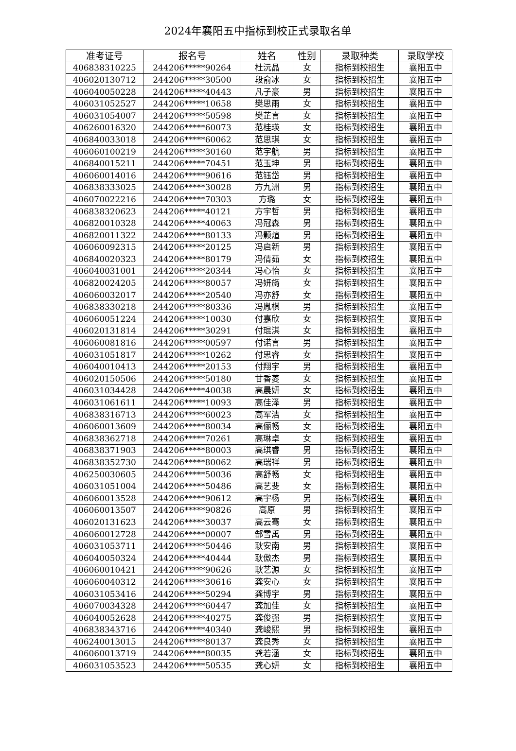2024年襄阳五中指标到校正式录取名单
| 准考证号 | 报名号 | 姓名 | 性别 | 录取种类 | 录取学校 |
| --- | --- | --- | --- | --- | --- |
| 406838310225 | 244206*****90264 | 杜沅晶 | 女 | 指标到校招生 | 襄阳五中 |
| 406020130712 | 244206*****30500 | 段俞冰 | 女 | 指标到校招生 | 襄阳五中 |
| 406040050228 | 244206*****40443 | 凡子豪 | 男 | 指标到校招生 | 襄阳五中 |
| 406031052527 | 244206*****10658 | 樊思雨 | 女 | 指标到校招生 | 襄阳五中 |
| 406031054007 | 244206*****50598 | 樊芷言 | 女 | 指标到校招生 | 襄阳五中 |
| 406260016320 | 244206*****60073 | 范桂瑛 | 女 | 指标到校招生 | 襄阳五中 |
| 406840033018 | 244206*****60062 | 范思琪 | 女 | 指标到校招生 | 襄阳五中 |
| 406060100219 | 244206*****30160 | 范宇航 | 男 | 指标到校招生 | 襄阳五中 |
| 406840015211 | 244206*****70451 | 范玉坤 | 男 | 指标到校招生 | 襄阳五中 |
| 406060014016 | 244206*****90616 | 范钰岱 | 男 | 指标到校招生 | 襄阳五中 |
| 406838333025 | 244206*****30028 | 方九洲 | 男 | 指标到校招生 | 襄阳五中 |
| 406070022216 | 244206*****70303 | 方璐 | 女 | 指标到校招生 | 襄阳五中 |
| 406838320623 | 244206*****40121 | 方宇哲 | 男 | 指标到校招生 | 襄阳五中 |
| 406820010328 | 244206*****40063 | 冯冠森 | 男 | 指标到校招生 | 襄阳五中 |
| 406820011322 | 244206*****80133 | 冯颢煊 | 男 | 指标到校招生 | 襄阳五中 |
| 406060092315 | 244206*****20125 | 冯启新 | 男 | 指标到校招生 | 襄阳五中 |
| 406840020323 | 244206*****80179 | 冯倩茹 | 女 | 指标到校招生 | 襄阳五中 |
| 406040031001 | 244206*****20344 | 冯心怡 | 女 | 指标到校招生 | 襄阳五中 |
| 406820024205 | 244206*****80057 | 冯妍旖 | 女 | 指标到校招生 | 襄阳五中 |
| 406060032017 | 244206*****20540 | 冯亦舒 | 女 | 指标到校招生 | 襄阳五中 |
| 406838330218 | 244206*****80336 | 冯胤棋 | 男 | 指标到校招生 | 襄阳五中 |
| 406060051224 | 244206*****10030 | 付嘉欣 | 女 | 指标到校招生 | 襄阳五中 |
| 406020131814 | 244206*****30291 | 付琨淇 | 女 | 指标到校招生 | 襄阳五中 |
| 406060081816 | 244206*****00597 | 付诺言 | 男 | 指标到校招生 | 襄阳五中 |
| 406031051817 | 244206*****10262 | 付思睿 | 女 | 指标到校招生 | 襄阳五中 |
| 406040010413 | 244206*****20153 | 付翔宇 | 男 | 指标到校招生 | 襄阳五中 |
| 406020150506 | 244206*****50180 | 甘香菱 | 女 | 指标到校招生 | 襄阳五中 |
| 406031034428 | 244206*****40038 | 高晨妍 | 女 | 指标到校招生 | 襄阳五中 |
| 406031061611 | 244206*****10093 | 高佳泽 | 男 | 指标到校招生 | 襄阳五中 |
| 406838316713 | 244206*****60023 | 高军洁 | 女 | 指标到校招生 | 襄阳五中 |
| 406060013609 | 244206*****80034 | 高俪畅 | 女 | 指标到校招生 | 襄阳五中 |
| 406838362718 | 244206*****70261 | 高琳卓 | 女 | 指标到校招生 | 襄阳五中 |
| 406838371903 | 244206*****80003 | 高琪睿 | 男 | 指标到校招生 | 襄阳五中 |
| 406838352730 | 244206*****80062 | 高瑞祥 | 男 | 指标到校招生 | 襄阳五中 |
| 406250030605 | 244206*****50036 | 高舒畅 | 女 | 指标到校招生 | 襄阳五中 |
| 406031051004 | 244206*****50486 | 高艺斐 | 女 | 指标到校招生 | 襄阳五中 |
| 406060013528 | 244206*****90612 | 高宇杨 | 男 | 指标到校招生 | 襄阳五中 |
| 406060013507 | 244206*****90826 | 高原 | 男 | 指标到校招生 | 襄阳五中 |
| 406020131623 | 244206*****30037 | 高云骞 | 女 | 指标到校招生 | 襄阳五中 |
| 406060012728 | 244206*****00007 | 郜雪禹 | 男 | 指标到校招生 | 襄阳五中 |
| 406031053711 | 244206*****50446 | 耿安南 | 男 | 指标到校招生 | 襄阳五中 |
| 406040050324 | 244206*****40444 | 耿傲杰 | 男 | 指标到校招生 | 襄阳五中 |
| 406060010421 | 244206*****90626 | 耿艺源 | 女 | 指标到校招生 | 襄阳五中 |
| 406060040312 | 244206*****30616 | 龚安心 | 女 | 指标到校招生 | 襄阳五中 |
| 406031053416 | 244206*****50294 | 龚博宇 | 男 | 指标到校招生 | 襄阳五中 |
| 406070034328 | 244206*****60447 | 龚加佳 | 女 | 指标到校招生 | 襄阳五中 |
| 406040052628 | 244206*****40275 | 龚俊强 | 男 | 指标到校招生 | 襄阳五中 |
| 406838343716 | 244206*****40340 | 龚峻熙 | 男 | 指标到校招生 | 襄阳五中 |
| 406240013015 | 244206*****80137 | 龚良秀 | 女 | 指标到校招生 | 襄阳五中 |
| 406060013719 | 244206*****80035 | 龚若涵 | 女 | 指标到校招生 | 襄阳五中 |
| 406031053523 | 244206*****50535 | 龚心妍 | 女 | 指标到校招生 | 襄阳五中 |